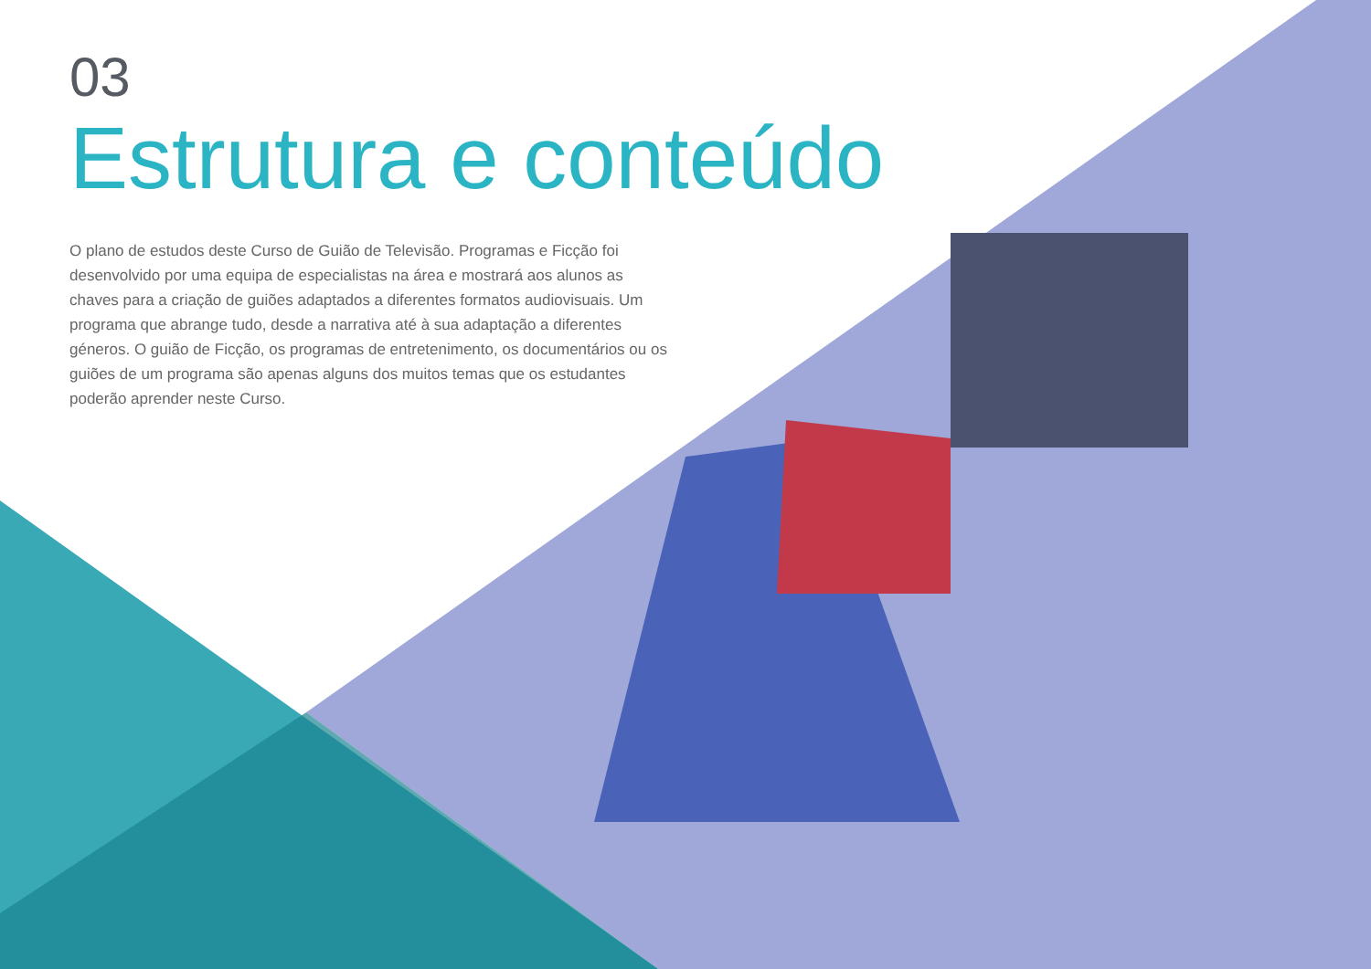03
Estrutura e conteúdo
O plano de estudos deste Curso de Guião de Televisão. Programas e Ficção foi desenvolvido por uma equipa de especialistas na área e mostrará aos alunos as chaves para a criação de guiões adaptados a diferentes formatos audiovisuais. Um programa que abrange tudo, desde a narrativa até à sua adaptação a diferentes géneros. O guião de Ficção, os programas de entretenimento, os documentários ou os guiões de um programa são apenas alguns dos muitos temas que os estudantes poderão aprender neste Curso.